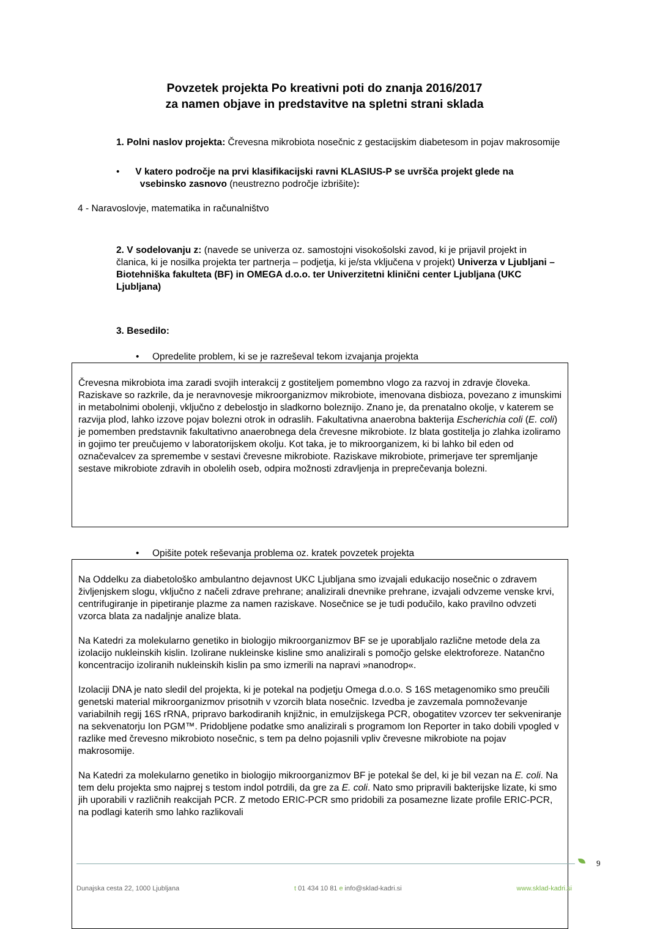Povzetek projekta Po kreativni poti do znanja 2016/2017
za namen objave in predstavitve na spletni strani sklada
1. Polni naslov projekta: Črevesna mikrobiota nosečnic z gestacijskim diabetesom in pojav makrosomije
• V katero področje na prvi klasifikacijski ravni KLASIUS-P se uvršča projekt glede na
vsebinsko zasnovo (neustrezno področje izbrišite):
4 - Naravoslovje, matematika in računalništvo
2. V sodelovanju z: (navede se univerza oz. samostojni visokošolski zavod, ki je prijavil projekt in članica, ki je nosilka projekta ter partnerja – podjetja, ki je/sta vključena v projekt) Univerza v Ljubljani – Biotehniška fakulteta (BF) in OMEGA d.o.o. ter Univerzitetni klinični center Ljubljana (UKC Ljubljana)
3. Besedilo:
• Opredelite problem, ki se je razreševal tekom izvajanja projekta
Črevesna mikrobiota ima zaradi svojih interakcij z gostiteljem pomembno vlogo za razvoj in zdravje človeka. Raziskave so razkrile, da je neravnovesje mikroorganizmov mikrobiote, imenovana disbioza, povezano z imunskimi in metabolnimi obolenji, vključno z debelostjo in sladkorno boleznijo. Znano je, da prenatalno okolje, v katerem se razvija plod, lahko izzove pojav bolezni otrok in odraslih. Fakultativna anaerobna bakterija Escherichia coli (E. coli) je pomemben predstavnik fakultativno anaerobnega dela črevesne mikrobiote. Iz blata gostitelja jo zlahka izoliramo in gojimo ter preučujemo v laboratorijskem okolju. Kot taka, je to mikroorganizem, ki bi lahko bil eden od označevalcev za spremembe v sestavi črevesne mikrobiote. Raziskave mikrobiote, primerjave ter spremljanje sestave mikrobiote zdravih in obolelih oseb, odpira možnosti zdravljenja in preprečevanja bolezni.
• Opišite potek reševanja problema oz. kratek povzetek projekta
Na Oddelku za diabetološko ambulantno dejavnost UKC Ljubljana smo izvajali edukacijo nosečnic o zdravem življenjskem slogu, vključno z načeli zdrave prehrane; analizirali dnevnike prehrane, izvajali odvzeme venske krvi, centrifugiranje in pipetiranje plazme za namen raziskave. Nosečnice se je tudi podučilo, kako pravilno odvzeti vzorca blata za nadaljnje analize blata.
Na Katedri za molekularno genetiko in biologijo mikroorganizmov BF se je uporabljalo različne metode dela za izolacijo nukleinskih kislin. Izolirane nukleinske kisline smo analizirali s pomočjo gelske elektroforeze. Natančno koncentracijo izoliranih nukleinskih kislin pa smo izmerili na napravi »nanodrop«.
Izolaciji DNA je nato sledil del projekta, ki je potekal na podjetju Omega d.o.o. S 16S metagenomiko smo preučili genetski material mikroorganizmov prisotnih v vzorcih blata nosečnic. Izvedba je zavzemala pomnoževanje variabilnih regij 16S rRNA, pripravo barkodiranih knjižnic, in emulzijskega PCR, obogatitev vzorcev ter sekveniranje na sekvenatorju Ion PGM™. Pridobljene podatke smo analizirali s programom Ion Reporter in tako dobili vpogled v razlike med črevesno mikrobioto nosečnic, s tem pa delno pojasnili vpliv črevesne mikrobiote na pojav makrosomije.
Na Katedri za molekularno genetiko in biologijo mikroorganizmov BF je potekal še del, ki je bil vezan na E. coli. Na tem delu projekta smo najprej s testom indol potrdili, da gre za E. coli. Nato smo pripravili bakterijske lizate, ki smo jih uporabili v različnih reakcijah PCR. Z metodo ERIC-PCR smo pridobili za posamezne lizate profile ERIC-PCR, na podlagi katerih smo lahko razlikovali
9
Dunajska cesta 22, 1000 Ljubljana t 01 434 10 81 e info@sklad-kadri.si www.sklad-kadri.si